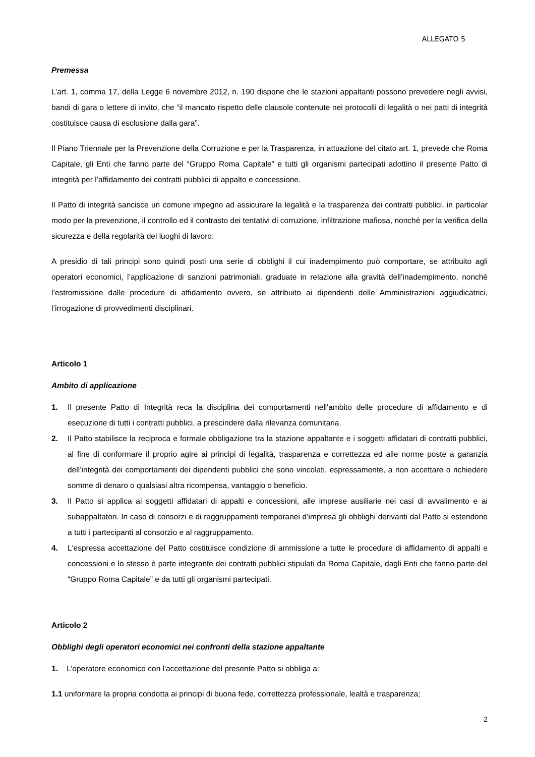ALLEGATO 5
Premessa
L’art. 1, comma 17, della Legge 6 novembre 2012, n. 190 dispone che le stazioni appaltanti possono prevedere negli avvisi, bandi di gara o lettere di invito, che “il mancato rispetto delle clausole contenute nei protocolli di legalità o nei patti di integrità costituisce causa di esclusione dalla gara”.
Il Piano Triennale per la Prevenzione della Corruzione e per la Trasparenza, in attuazione del citato art. 1, prevede che Roma Capitale, gli Enti che fanno parte del “Gruppo Roma Capitale” e tutti gli organismi partecipati adottino il presente Patto di integrità per l’affidamento dei contratti pubblici di appalto e concessione.
Il Patto di integrità sancisce un comune impegno ad assicurare la legalità e la trasparenza dei contratti pubblici, in particolar modo per la prevenzione, il controllo ed il contrasto dei tentativi di corruzione, infiltrazione mafiosa, nonché per la verifica della sicurezza e della regolarità dei luoghi di lavoro.
A presidio di tali principi sono quindi posti una serie di obblighi il cui inadempimento può comportare, se attribuito agli operatori economici, l’applicazione di sanzioni patrimoniali, graduate in relazione alla gravità dell’inadempimento, nonché l’estromissione dalle procedure di affidamento ovvero, se attribuito ai dipendenti delle Amministrazioni aggiudicatrici, l’irrogazione di provvedimenti disciplinari.
Articolo 1
Ambito di applicazione
1. Il presente Patto di Integrità reca la disciplina dei comportamenti nell'ambito delle procedure di affidamento e di esecuzione di tutti i contratti pubblici, a prescindere dalla rilevanza comunitaria.
2. Il Patto stabilisce la reciproca e formale obbligazione tra la stazione appaltante e i soggetti affidatari di contratti pubblici, al fine di conformare il proprio agire ai principi di legalità, trasparenza e correttezza ed alle norme poste a garanzia dell’integrità dei comportamenti dei dipendenti pubblici che sono vincolati, espressamente, a non accettare o richiedere somme di denaro o qualsiasi altra ricompensa, vantaggio o beneficio.
3. Il Patto si applica ai soggetti affidatari di appalti e concessioni, alle imprese ausiliarie nei casi di avvalimento e ai subappaltatori. In caso di consorzi e di raggruppamenti temporanei d’impresa gli obblighi derivanti dal Patto si estendono a tutti i partecipanti al consorzio e al raggruppamento.
4. L'espressa accettazione del Patto costituisce condizione di ammissione a tutte le procedure di affidamento di appalti e concessioni e lo stesso è parte integrante dei contratti pubblici stipulati da Roma Capitale, dagli Enti che fanno parte del “Gruppo Roma Capitale” e da tutti gli organismi partecipati.
Articolo 2
Obblighi degli operatori economici nei confronti della stazione appaltante
1. L’operatore economico con l'accettazione del presente Patto si obbliga a:
1.1 uniformare la propria condotta ai principi di buona fede, correttezza professionale, lealtà e trasparenza;
2